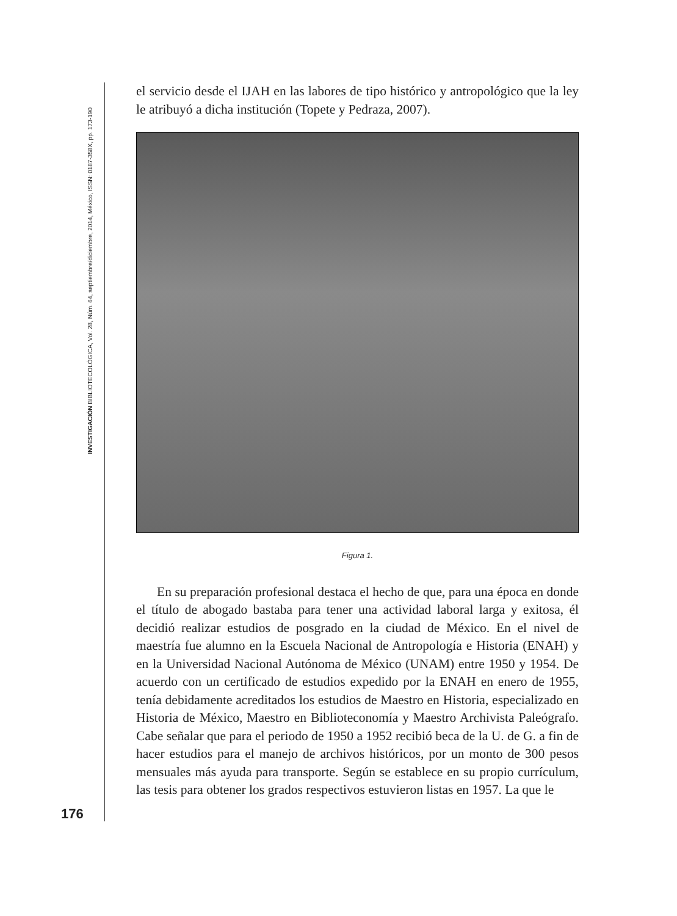INVESTIGACIÓN BIBLIOTECOLÓGICA, Vol. 28, Núm. 64, septiembre/diciembre, 2014, México, ISSN: 0187-358X, pp. 173-190
el servicio desde el IJAH en las labores de tipo histórico y antropológico que la ley le atribuyó a dicha institución (Topete y Pedraza, 2007).
Figura 1.
En su preparación profesional destaca el hecho de que, para una época en donde el título de abogado bastaba para tener una actividad laboral larga y exitosa, él decidió realizar estudios de posgrado en la ciudad de México. En el nivel de maestría fue alumno en la Escuela Nacional de Antropología e Historia (ENAH) y en la Universidad Nacional Autónoma de México (UNAM) entre 1950 y 1954. De acuerdo con un certificado de estudios expedido por la ENAH en enero de 1955, tenía debidamente acreditados los estudios de Maestro en Historia, especializado en Historia de México, Maestro en Biblioteconomía y Maestro Archivista Paleógrafo. Cabe señalar que para el periodo de 1950 a 1952 recibió beca de la U. de G. a fin de hacer estudios para el manejo de archivos históricos, por un monto de 300 pesos mensuales más ayuda para transporte. Según se establece en su propio currículum, las tesis para obtener los grados respectivos estuvieron listas en 1957. La que le
176